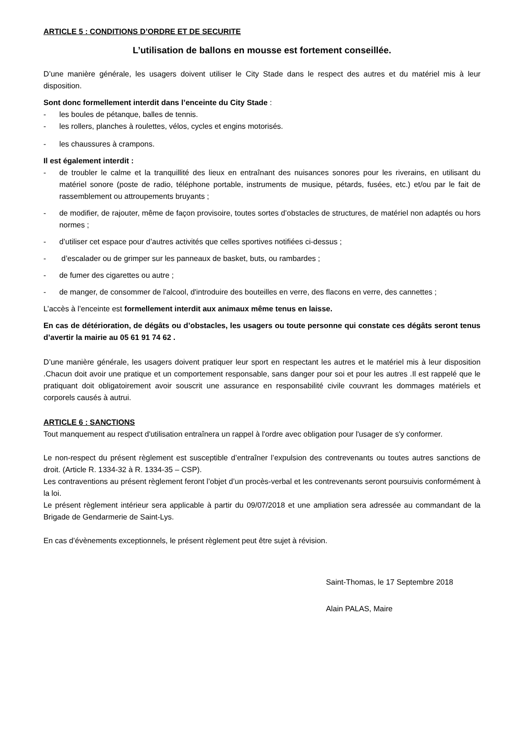ARTICLE 5 : CONDITIONS D’ORDRE ET DE SECURITE
L’utilisation de ballons en mousse est fortement conseillée.
D’une manière générale, les usagers doivent utiliser le City Stade dans le respect des autres et du matériel mis à leur disposition.
Sont donc formellement interdit dans l’enceinte du City Stade :
- les boules de pétanque, balles de tennis.
- les rollers, planches à roulettes, vélos, cycles et engins motorisés.
- les chaussures à crampons.
Il est également interdit :
- de troubler le calme et la tranquillité des lieux en entraînant des nuisances sonores pour les riverains, en utilisant du matériel sonore (poste de radio, téléphone portable, instruments de musique, pétards, fusées, etc.) et/ou par le fait de rassemblement ou attroupements bruyants ;
- de modifier, de rajouter, même de façon provisoire, toutes sortes d’obstacles de structures, de matériel non adaptés ou hors normes ;
- d’utiliser cet espace pour d’autres activités que celles sportives notifiées ci-dessus ;
- d’escalader ou de grimper sur les panneaux de basket, buts, ou rambardes ;
- de fumer des cigarettes ou autre ;
- de manger, de consommer de l'alcool, d'introduire des bouteilles en verre, des flacons en verre, des cannettes ;
L’accès à l’enceinte est formellement interdit aux animaux même tenus en laisse.
En cas de détérioration, de dégâts ou d’obstacles, les usagers ou toute personne qui constate ces dégâts seront tenus d’avertir la mairie au 05 61 91 74 62 .
D’une manière générale, les usagers doivent pratiquer leur sport en respectant les autres et le matériel mis à leur disposition .Chacun doit avoir une pratique et un comportement responsable, sans danger pour soi et pour les autres .Il est rappelé que le pratiquant doit obligatoirement avoir souscrit une assurance en responsabilité civile couvrant les dommages matériels et corporels causés à autrui.
ARTICLE 6 : SANCTIONS
Tout manquement au respect d'utilisation entraînera un rappel à l'ordre avec obligation pour l'usager de s'y conformer.
Le non-respect du présent règlement est susceptible d’entraîner l’expulsion des contrevenants ou toutes autres sanctions de droit. (Article R. 1334-32 à R. 1334-35 – CSP).
Les contraventions au présent règlement feront l’objet d’un procès-verbal et les contrevenants seront poursuivis conformément à la loi.
Le présent règlement intérieur sera applicable à partir du 09/07/2018 et une ampliation sera adressée au commandant de la Brigade de Gendarmerie de Saint-Lys.
En cas d’évènements exceptionnels, le présent règlement peut être sujet à révision.
Saint-Thomas, le 17 Septembre 2018
Alain PALAS, Maire